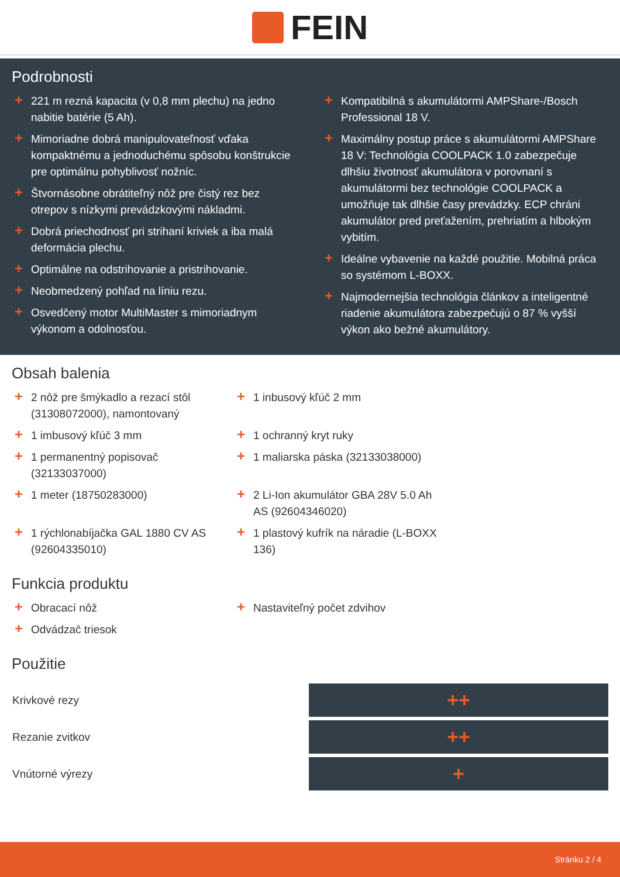FEIN
Podrobnosti
+ 221 m rezná kapacita (v 0,8 mm plechu) na jedno nabitie batérie (5 Ah).
+ Mimoriadne dobrá manipulovateľnosť vďaka kompaktnému a jednoduchému spôsobu konštrukcie pre optimálnu pohyblivosť nožníc.
+ Štvornásobne obrátiteľný nôž pre čistý rez bez otrepov s nízkymi prevádzkovými nákladmi.
+ Dobrá priechodnosť pri strihaní kriviek a iba malá deformácia plechu.
+ Optimálne na odstrihovanie a pristrihovanie.
+ Neobmedzený pohľad na líniu rezu.
+ Osvedčený motor MultiMaster s mimoriadnym výkonom a odolnosťou.
+ Kompatibilná s akumulátormi AMPShare-/Bosch Professional 18 V.
+ Maximálny postup práce s akumulátormi AMPShare 18 V: Technológia COOLPACK 1.0 zabezpečuje dlhšiu životnosť akumulátora v porovnaní s akumulátormi bez technológie COOLPACK a umožňuje tak dlhšie časy prevádzky. ECP chráni akumulátor pred preťažením, prehriatím a hlbokým vybitím.
+ Ideálne vybavenie na každé použitie. Mobilná práca so systémom L-BOXX.
+ Najmodernejšia technológia článkov a inteligentné riadenie akumulátora zabezpečujú o 87 % vyšší výkon ako bežné akumulátory.
Obsah balenia
+ 2 nôž pre šmýkadlo a rezací stôl (31308072000), namontovaný
+ 1 imbusový kľúč 3 mm
+ 1 permanentný popisovač (32133037000)
+ 1 meter (18750283000)
+ 1 rýchlonabíjačka GAL 1880 CV AS (92604335010)
+ 1 inbusový kľúč 2 mm
+ 1 ochranný kryt ruky
+ 1 maliarska páska (32133038000)
+ 2 Li-Ion akumulátor GBA 28V 5.0 Ah AS (92604346020)
+ 1 plastový kufrík na náradie (L-BOXX 136)
Funkcia produktu
+ Obracací nôž
+ Odvádzač triesok
+ Nastaviteľný počet zdvihov
Použitie
| Krivkové rezy | ++ |
| Rezanie zvitkov | ++ |
| Vnútorné výrezy | + |
Stránku 2 / 4